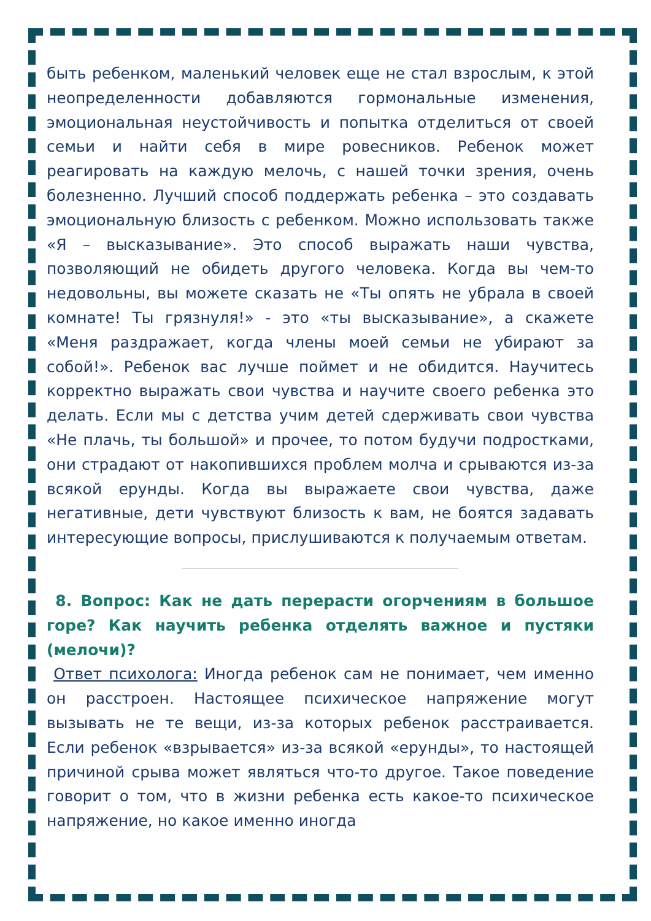быть ребенком, маленький человек еще не стал взрослым, к этой неопределенности добавляются гормональные изменения, эмоциональная неустойчивость и попытка отделиться от своей семьи и найти себя в мире ровесников. Ребенок может реагировать на каждую мелочь, с нашей точки зрения, очень болезненно. Лучший способ поддержать ребенка – это создавать эмоциональную близость с ребенком. Можно использовать также «Я – высказывание». Это способ выражать наши чувства, позволяющий не обидеть другого человека. Когда вы чем-то недовольны, вы можете сказать не «Ты опять не убрала в своей комнате! Ты грязнуля!» - это «ты высказывание», а скажете «Меня раздражает, когда члены моей семьи не убирают за собой!». Ребенок вас лучше поймет и не обидится. Научитесь корректно выражать свои чувства и научите своего ребенка это делать. Если мы с детства учим детей сдерживать свои чувства «Не плачь, ты большой» и прочее, то потом будучи подростками, они страдают от накопившихся проблем молча и срываются из-за всякой ерунды. Когда вы выражаете свои чувства, даже негативные, дети чувствуют близость к вам, не боятся задавать интересующие вопросы, прислушиваются к получаемым ответам.
8. Вопрос: Как не дать перерасти огорчениям в большое горе? Как научить ребенка отделять важное и пустяки (мелочи)?
Ответ психолога: Иногда ребенок сам не понимает, чем именно он расстроен. Настоящее психическое напряжение могут вызывать не те вещи, из-за которых ребенок расстраивается. Если ребенок «взрывается» из-за всякой «ерунды», то настоящей причиной срыва может являться что-то другое. Такое поведение говорит о том, что в жизни ребенка есть какое-то психическое напряжение, но какое именно иногда